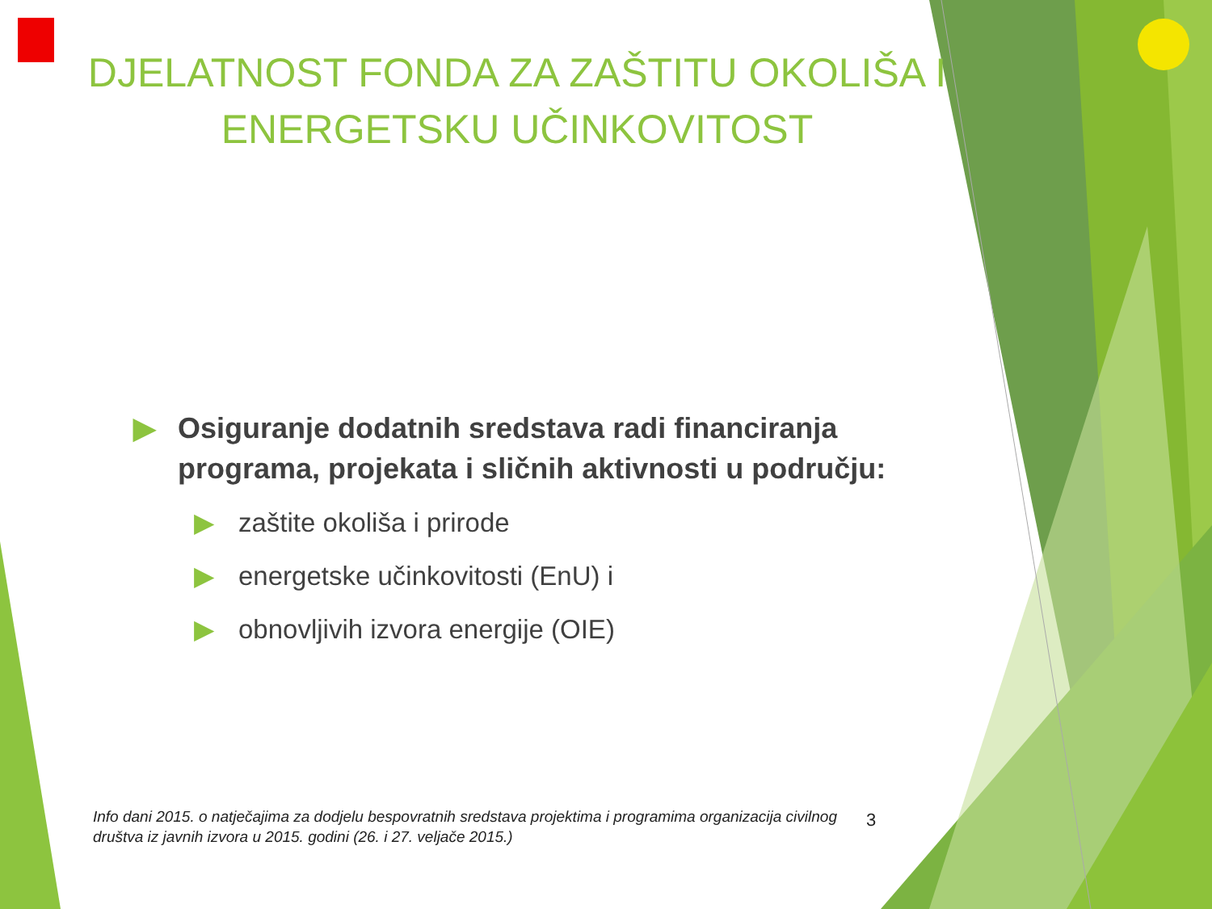DJELATNOST FONDA ZA ZAŠTITU OKOLIŠA I
ENERGETSKU UČINKOVITOST
▶ Osiguranje dodatnih sredstava radi financiranja programa, projekata i sličnih aktivnosti u području:
▶ zaštite okoliša i prirode
▶ energetske učinkovitosti (EnU) i
▶ obnovljivih izvora energije (OIE)
Info dani 2015. o natječajima za dodjelu bespovratnih sredstava projektima i programima organizacija civilnog društva iz javnih izvora u 2015. godini (26. i 27. veljače 2015.)
3